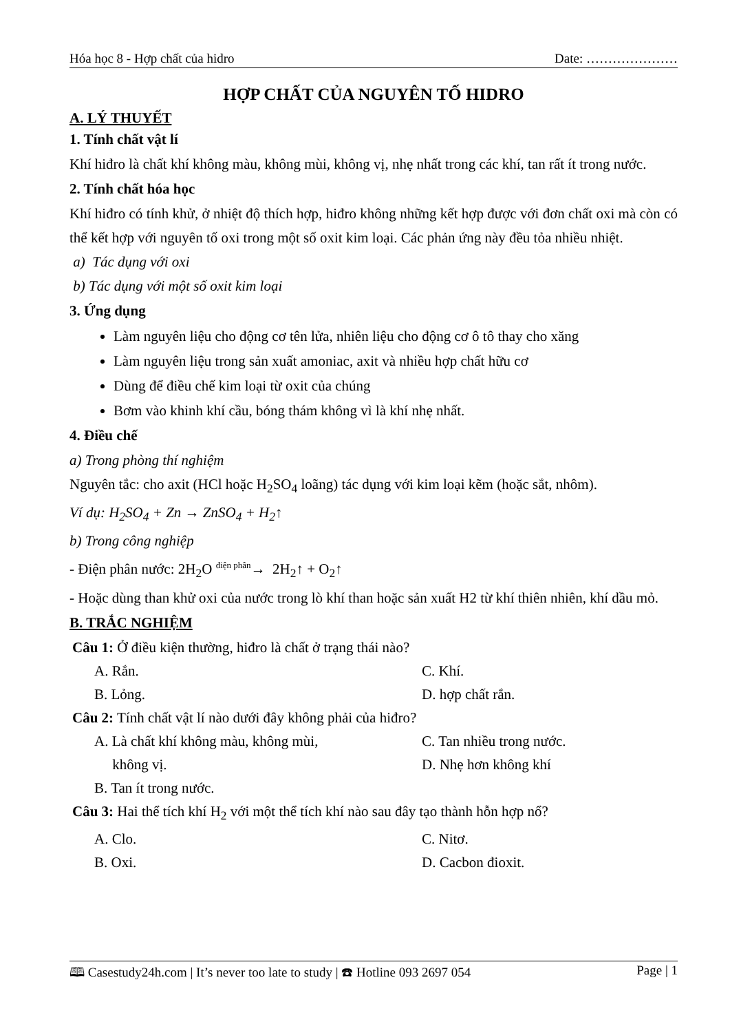Hóa học 8 - Hợp chất của hidro Date: …………………
HỢP CHẤT CỦA NGUYÊN TỐ HIDRO
A. LÝ THUYẾT
1. Tính chất vật lí
Khí hiđro là chất khí không màu, không mùi, không vị, nhẹ nhất trong các khí, tan rất ít trong nước.
2. Tính chất hóa học
Khí hiđro có tính khử, ở nhiệt độ thích hợp, hiđro không những kết hợp được với đơn chất oxi mà còn có thể kết hợp với nguyên tố oxi trong một số oxit kim loại. Các phản ứng này đều tỏa nhiều nhiệt.
a) Tác dụng với oxi
b) Tác dụng với một số oxit kim loại
3. Ứng dụng
Làm nguyên liệu cho động cơ tên lửa, nhiên liệu cho động cơ ô tô thay cho xăng
Làm nguyên liệu trong sản xuất amoniac, axit và nhiều hợp chất hữu cơ
Dùng để điều chế kim loại từ oxit của chúng
Bơm vào khinh khí cầu, bóng thám không vì là khí nhẹ nhất.
4. Điều chế
a) Trong phòng thí nghiệm
Nguyên tắc: cho axit (HCl hoặc H<sub>2</sub>SO<sub>4</sub> loãng) tác dụng với kim loại kẽm (hoặc sắt, nhôm).
Ví dụ: H<sub>2</sub>SO<sub>4</sub> + Zn → ZnSO<sub>4</sub> + H<sub>2</sub>↑
b) Trong công nghiệp
- Điện phân nước: 2H<sub>2</sub>O <sup>điện phân</sup>→ 2H<sub>2</sub>↑ + O<sub>2</sub>↑
- Hoặc dùng than khử oxi của nước trong lò khí than hoặc sản xuất H2 từ khí thiên nhiên, khí dầu mỏ.
B. TRẮC NGHIỆM
Câu 1: Ở điều kiện thường, hiđro là chất ở trạng thái nào?
A. Rắn. C. Khí. B. Lỏng. D. hợp chất rắn.
Câu 2: Tính chất vật lí nào dưới đây không phải của hiđro?
A. Là chất khí không màu, không mùi,
không vị. C. Tan nhiều trong nước.
D. Nhẹ hơn không khí B. Tan ít trong nước.
Câu 3: Hai thể tích khí H<sub>2</sub> với một thể tích khí nào sau đây tạo thành hỗn hợp nổ?
A. Clo. C. Nitơ. B. Oxi. D. Cacbon đioxit.
🕮 Casestudy24h.com | It’s never too late to study | ☎ Hotline 093 2697 054 Page | 1